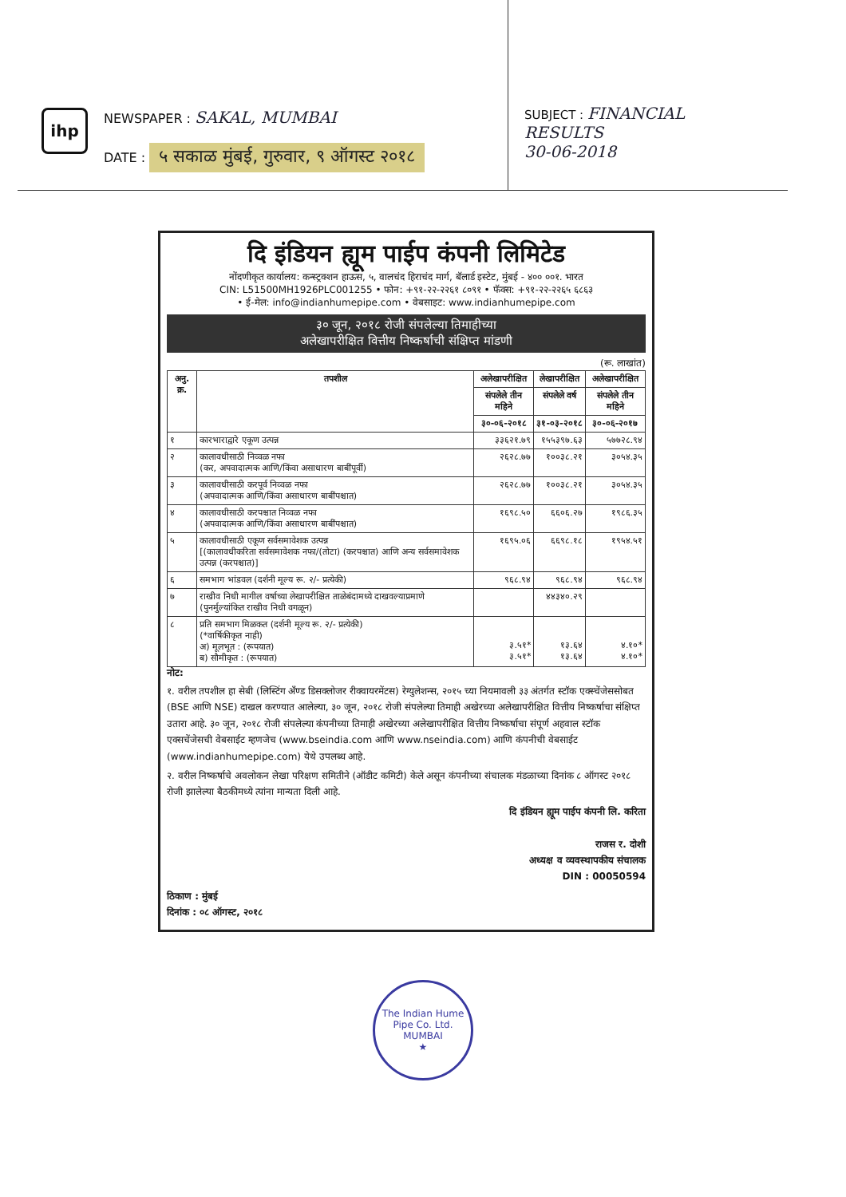ihp
NEWSPAPER : SAKAL, MUMBAI
DATE : ५ सकाळ मुंबई, गुरुवार, ९ ऑगस्ट २०१८
SUBJECT : FINANCIAL
RESULTS
30-06-2018
दि इंडियन ह्यूम पाईप कंपनी लिमिटेड
नोंदणीकृत कार्यालय: कन्स्ट्रक्शन हाऊस, ५, वालचंद हिराचंद मार्ग, बॅलार्ड इस्टेट, मुंबई - ४०० ००१. भारत
CIN: L51500MH1926PLC001255 • फोन: +९१-२२-२२६१ ८०९१ • फॅक्स: +९१-२२-२२६५ ६८६३
• ई-मेल: info@indianhumepipe.com • वेबसाइट: www.indianhumepipe.com
३० जून, २०१८ रोजी संपलेल्या तिमाहीच्या
अलेखापरीक्षित वित्तीय निष्कर्षाची संक्षिप्त मांडणी
(रू. लाखांत)
| अनु. क्र. | तपशील | अलेखापरीक्षित | लेखापरीक्षित | अलेखापरीक्षित |
| --- | --- | --- | --- | --- |
| | | संपलेले तीन महिने | संपलेले वर्ष | संपलेले तीन महिने |
| | | ३०-०६-२०१८ | ३१-०३-२०१८ | ३०-०६-२०१७ |
| १ | कारभाराद्वारे एकूण उत्पन्न | ३३६२१.७९ | १५५३९७.६३ | ५७७२८.९४ |
| २ | कालावधीसाठी निव्वळ नफा (कर, अपवादात्मक आणि/किंवा असाधारण बाबींपूर्वी) | २६२८.७७ | १००३८.२१ | ३०५४.३५ |
| ३ | कालावधीसाठी करपूर्व निव्वळ नफा (अपवादात्मक आणि/किंवा असाधारण बाबींपश्चात) | २६२८.७७ | १००३८.२१ | ३०५४.३५ |
| ४ | कालावधीसाठी करपश्चात निव्वळ नफा (अपवादात्मक आणि/किंवा असाधारण बाबींपश्चात) | १६९८.५० | ६६०६.२७ | १९८६.३५ |
| ५ | कालावधीसाठी एकूण सर्वसमावेशक उत्पन्न [(कालावधीकरिता सर्वसमावेशक नफा/(तोटा) (करपश्चात) आणि अन्य सर्वसमावेशक उत्पन्न (करपश्चात)] | १६९५.०६ | ६६९८.१८ | १९५४.५१ |
| ६ | समभाग भांडवल (दर्शनी मूल्य रू. २/- प्रत्येकी) | ९६८.९४ | ९६८.९४ | ९६८.९४ |
| ७ | राखीव निधी मागील वर्षाच्या लेखापरीक्षित ताळेबंदामध्ये दाखवल्याप्रमाणे (पुनर्मुल्यांकित राखीव निधी वगळून) | | ४४३४०.२९ | |
| ८ | प्रति समभाग मिळकत (दर्शनी मूल्य रू. २/- प्रत्येकी) (*वार्षिकीकृत नाही) अ) मूलभूत : (रूपयात) ब) सौमीकृत : (रूपयात) | ३.५१* ३.५१* | १३.६४ १३.६४ | ४.१०* ४.१०* |
नोट:
१. वरील तपशील हा सेबी (लिस्टिंग अँण्ड डिसक्लोजर रीक्वायरमेंटस) रेग्युलेशन्स, २०१५ च्या नियमावली ३३ अंतर्गत स्टॉक एक्स्चेंजेससोबत (BSE आणि NSE) दाखल करण्यात आलेल्या, ३० जून, २०१८ रोजी संपलेल्या तिमाही अखेरच्या अलेखापरीक्षित वित्तीय निष्कर्षाचा संक्षिप्त उतारा आहे. ३० जून, २०१८ रोजी संपलेल्या कंपनीच्या तिमाही अखेरच्या अलेखापरीक्षित वित्तीय निष्कर्षाचा संपूर्ण अहवाल स्टॉक एक्सचेंजेसची वेबसाईट म्हणजेच (www.bseindia.com आणि www.nseindia.com) आणि कंपनीची वेबसाईट (www.indianhumepipe.com) येथे उपलब्ध आहे.
२. वरील निष्कर्षाचे अवलोकन लेखा परिक्षण समितीने (ऑडीट कमिटी) केले असून कंपनीच्या संचालक मंडळाच्या दिनांक ८ ऑगस्ट २०१८ रोजी झालेल्या बैठकीमध्ये त्यांना मान्यता दिली आहे.
दि इंडियन ह्यूम पाईप कंपनी लि. करिता
राजस र. दोशी
अध्यक्ष व व्यवस्थापकीय संचालक
DIN : 00050594
ठिकाण : मुंबई
दिनांक : ०८ ऑगस्ट, २०१८
The Indian Hume Pipe Co. Ltd.
MUMBAI
★